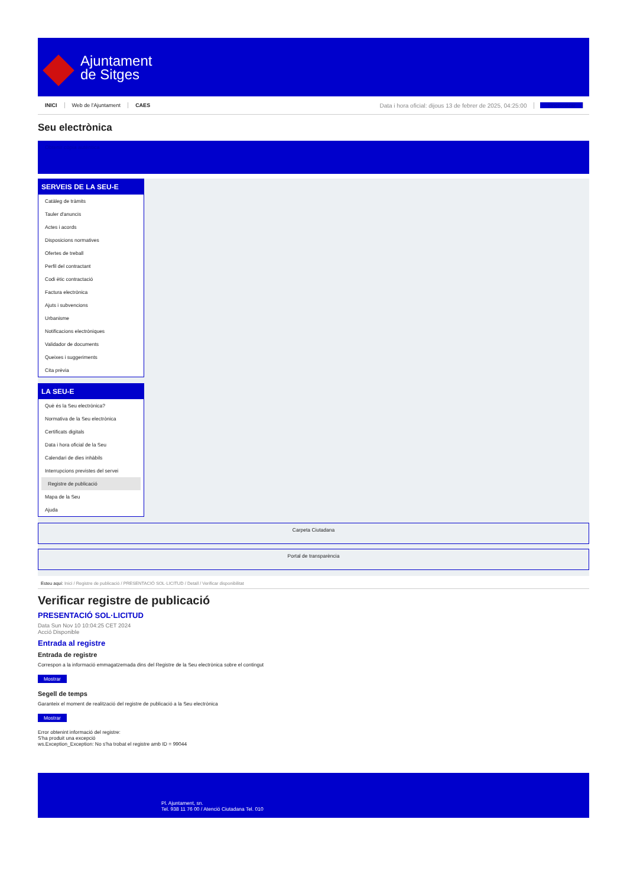Ajuntament
de Sitges
INICI Web de l'Ajuntament CAES Data i hora oficial: dijous 13 de febrer de 2025, 04:25:00 Sincronitzar
Seu electrònica
Obtenir còpia autèntica
SERVEIS DE LA SEU-E
Catàleg de tràmits
Tauler d'anuncis
Actes i acords
Disposicions normatives
Ofertes de treball
Perfil del contractant
Codi ètic contractació
Factura electrònica
Ajuts i subvencions
Urbanisme
Notificacions electròniques
Validador de documents
Queixes i suggeriments
Cita prèvia
LA SEU-E
Què és la Seu electrònica?
Normativa de la Seu electrònica
Certificats digitals
Data i hora oficial de la Seu
Calendari de dies inhàbils
Interrupcions previstes del servei
Registre de publicació
Mapa de la Seu
Ajuda
Carpeta Ciutadana
Portal de transparència
Esteu aquí: Inici / Registre de publicació / PRESENTACIÓ SOL·LICITUD / Detall / Verificar disponibilitat
Verificar registre de publicació
PRESENTACIÓ SOL·LICITUD
Data Sun Nov 10 10:04:25 CET 2024
Acció Disponible
Entrada al registre
Entrada de registre
Correspon a la informació emmagatzemada dins del Registre de la Seu electrònica sobre el contingut
Mostrar
Segell de temps
Garanteix el moment de realització del registre de publicació a la Seu electrònica
Mostrar
Error obtenint informació del registre:
S'ha produit una excepció
ws.Exception_Exception: No s'ha trobat el registre amb ID = 99044
Pl. Ajuntament, sn.
Tel. 938 11 76 00 / Atenció Ciutadana Tel. 010